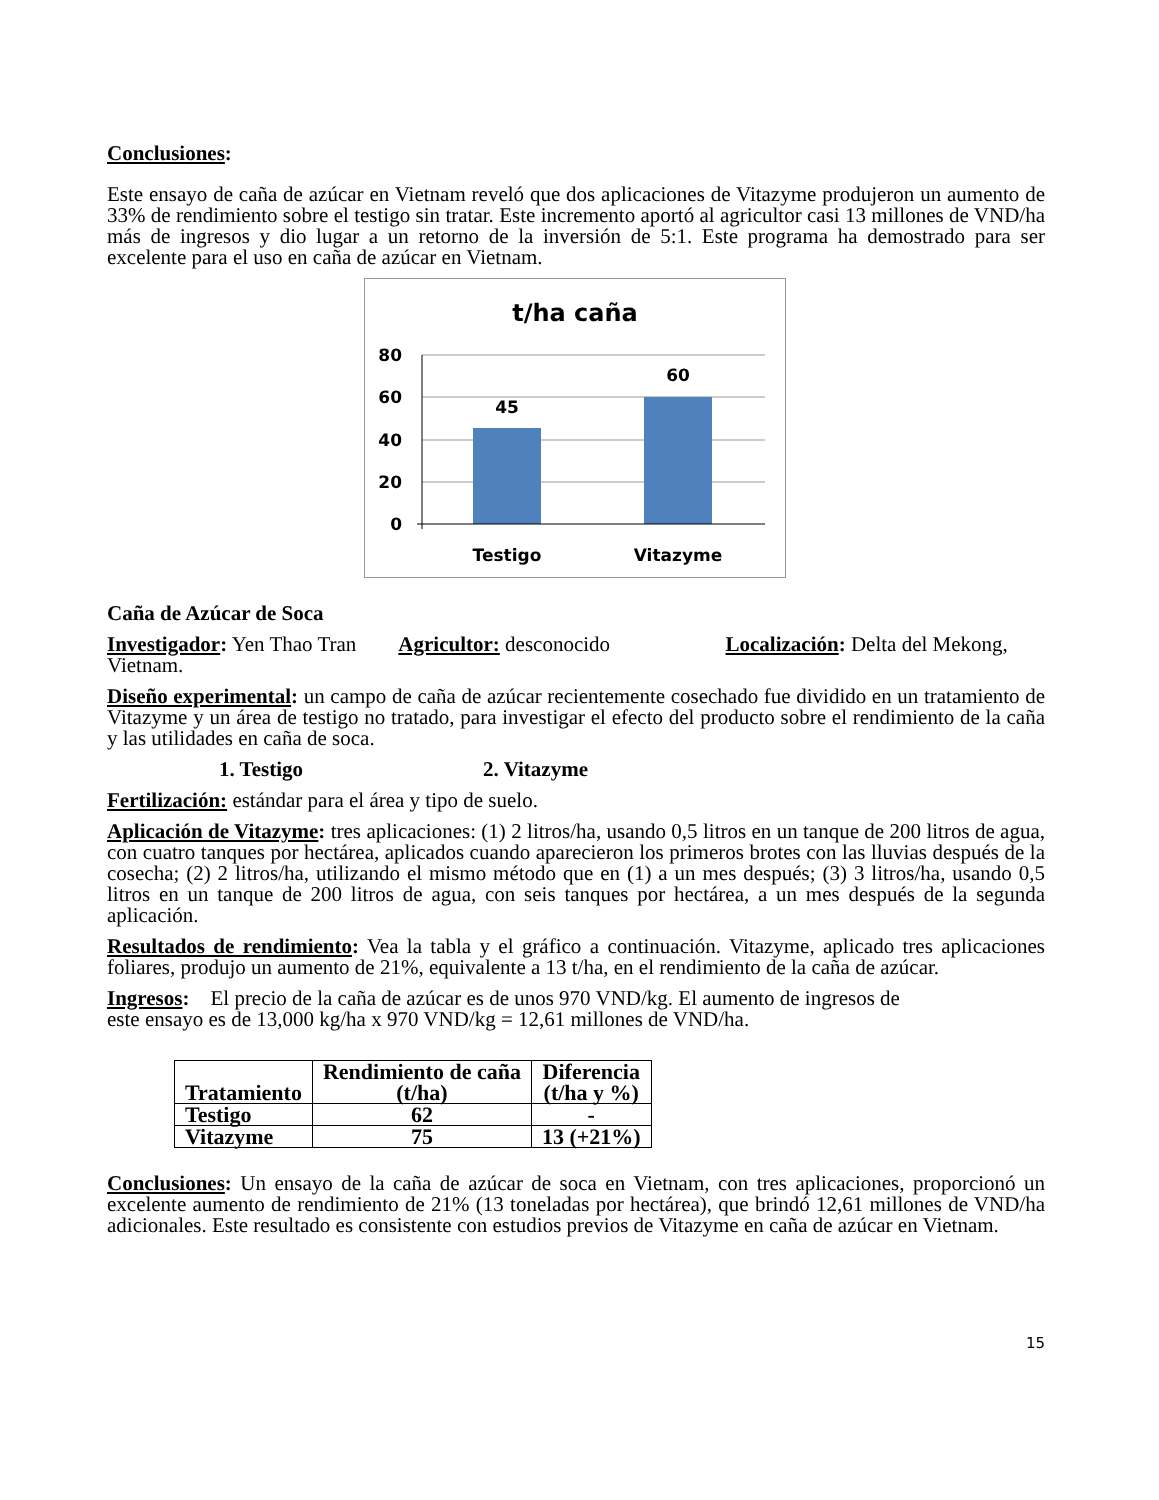Conclusiones:
Este ensayo de caña de azúcar en Vietnam reveló que dos aplicaciones de Vitazyme produjeron un aumento de 33% de rendimiento sobre el testigo sin tratar. Este incremento aportó al agricultor casi 13 millones de VND/ha más de ingresos y dio lugar a un retorno de la inversión de 5:1. Este programa ha demostrado para ser excelente para el uso en caña de azúcar en Vietnam.
t/ha caña
80
60
40
20
0
45
60
Testigo
Vitazyme
Caña de Azúcar de Soca
Investigador: Yen Thao Tran Agricultor: desconocido Localización: Delta del Mekong, Vietnam.
Diseño experimental: un campo de caña de azúcar recientemente cosechado fue dividido en un tratamiento de Vitazyme y un área de testigo no tratado, para investigar el efecto del producto sobre el rendimiento de la caña y las utilidades en caña de soca.
1. Testigo 2. Vitazyme
Fertilización: estándar para el área y tipo de suelo.
Aplicación de Vitazyme: tres aplicaciones: (1) 2 litros/ha, usando 0,5 litros en un tanque de 200 litros de agua, con cuatro tanques por hectárea, aplicados cuando aparecieron los primeros brotes con las lluvias después de la cosecha; (2) 2 litros/ha, utilizando el mismo método que en (1) a un mes después; (3) 3 litros/ha, usando 0,5 litros en un tanque de 200 litros de agua, con seis tanques por hectárea, a un mes después de la segunda aplicación.
Resultados de rendimiento: Vea la tabla y el gráfico a continuación. Vitazyme, aplicado tres aplicaciones foliares, produjo un aumento de 21%, equivalente a 13 t/ha, en el rendimiento de la caña de azúcar.
Ingresos: El precio de la caña de azúcar es de unos 970 VND/kg. El aumento de ingresos de
este ensayo es de 13,000 kg/ha x 970 VND/kg = 12,61 millones de VND/ha.
| Tratamiento | Rendimiento de caña (t/ha) | Diferencia (t/ha y %) |
| --- | --- | --- |
| Testigo | 62 | - |
| Vitazyme | 75 | 13 (+21%) |
Conclusiones: Un ensayo de la caña de azúcar de soca en Vietnam, con tres aplicaciones, proporcionó un excelente aumento de rendimiento de 21% (13 toneladas por hectárea), que brindó 12,61 millones de VND/ha adicionales. Este resultado es consistente con estudios previos de Vitazyme en caña de azúcar en Vietnam.
15